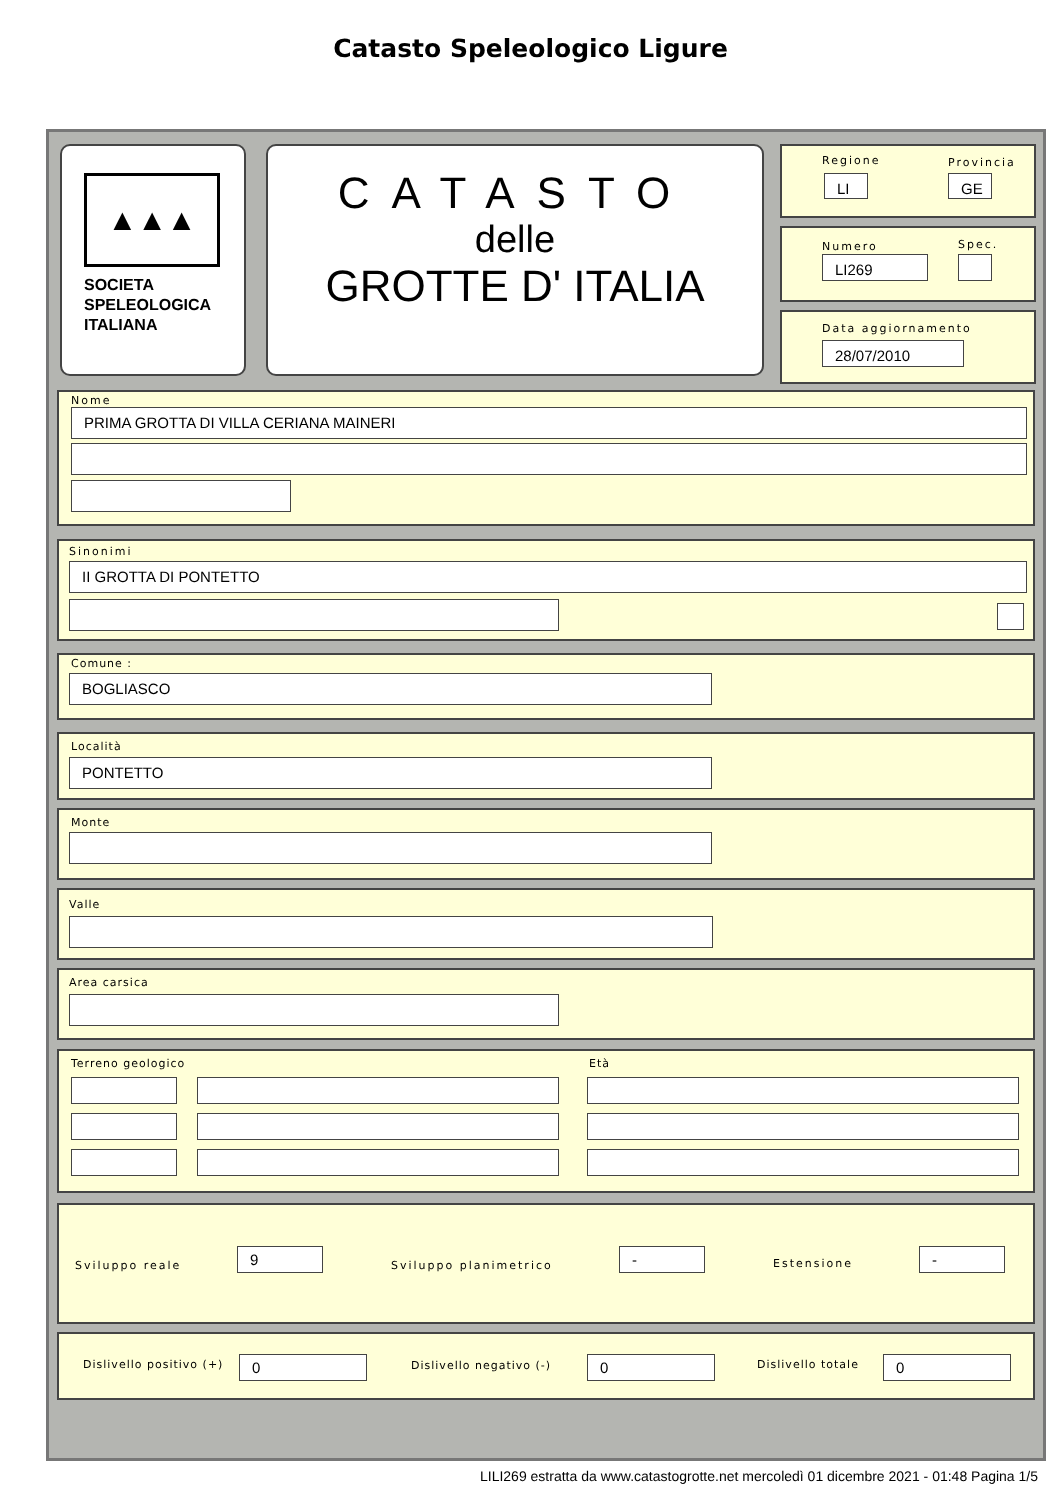Catasto Speleologico Ligure
▲▲▲
SOCIETA
SPELEOLOGICA
ITALIANA
CATASTO
delle
GROTTE D' ITALIA
Regione Provincia
LI GE
Numero Spec.
LI269
Data aggiornamento
28/07/2010
Nome
PRIMA GROTTA DI VILLA CERIANA MAINERI
Sinonimi
II GROTTA DI PONTETTO
Comune :
BOGLIASCO
Località
PONTETTO
Monte
Valle
Area carsica
Terreno geologico Età
Sviluppo reale
9
Sviluppo planimetrico
- Estensione -
Dislivello positivo (+) 0 Dislivello negativo (-) 0 Dislivello totale 0
LILI269 estratta da www.catastogrotte.net mercoledì 01 dicembre 2021 - 01:48 Pagina 1/5